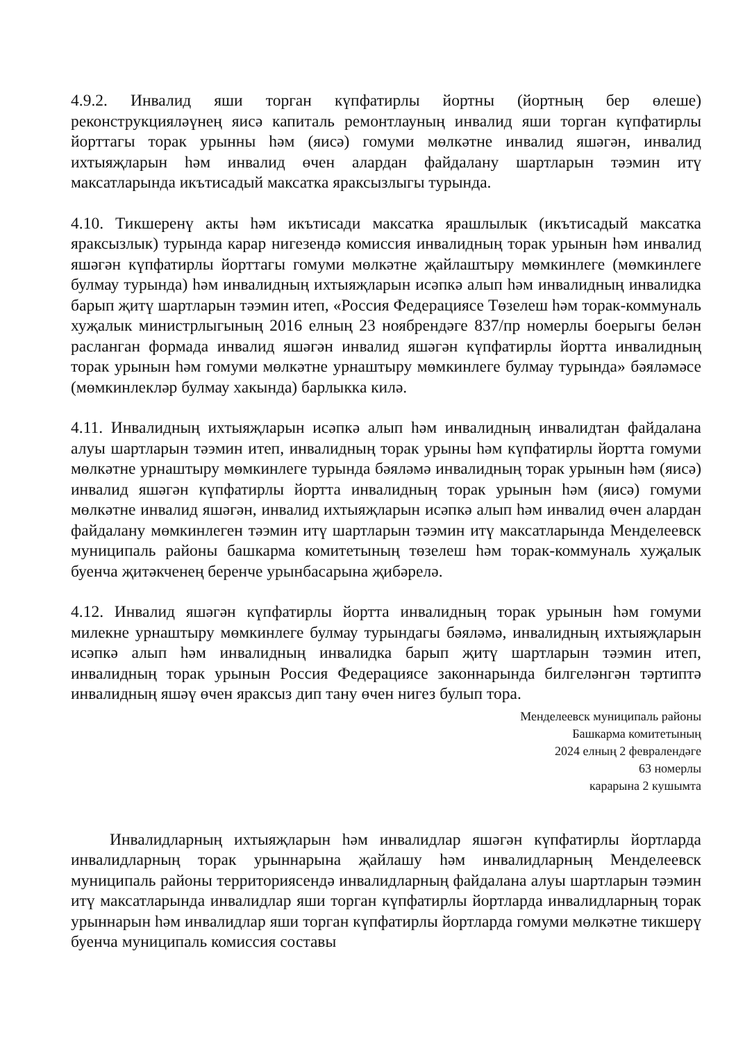4.9.2. Инвалид яши торган күпфатирлы йортны (йортның бер өлеше) реконструкцияләүнең яисә капиталь ремонтлауның инвалид яши торган күпфатирлы йорттагы торак урынны һәм (яисә) гомуми мөлкәтне инвалид яшәгән, инвалид ихтыяҗларын һәм инвалид өчен алардан файдалану шартларын тәэмин итү максатларында икътисадый максатка яраксызлыгы турында.
4.10. Тикшеренү акты һәм икътисади максатка ярашлылык (икътисадый максатка яраксызлык) турында карар нигезендә комиссия инвалидның торак урынын һәм инвалид яшәгән күпфатирлы йорттагы гомуми мөлкәтне җайлаштыру мөмкинлеге (мөмкинлеге булмау турында) һәм инвалидның ихтыяҗларын исәпкә алып һәм инвалидның инвалидка барып җитү шартларын тәэмин итеп, «Россия Федерациясе Төзелеш һәм торак-коммуналь хуҗалык министрлыгының 2016 елның 23 ноябрендәге 837/пр номерлы боерыгы белән расланган формада инвалид яшәгән инвалид яшәгән күпфатирлы йортта инвалидның торак урынын һәм гомуми мөлкәтне урнаштыру мөмкинлеге булмау турында» бәяләмәсе (мөмкинлекләр булмау хакында) барлыкка килә.
4.11. Инвалидның ихтыяҗларын исәпкә алып һәм инвалидның инвалидтан файдалана алуы шартларын тәэмин итеп, инвалидның торак урыны һәм күпфатирлы йортта гомуми мөлкәтне урнаштыру мөмкинлеге турында бәяләмә инвалидның торак урынын һәм (яисә) инвалид яшәгән күпфатирлы йортта инвалидның торак урынын һәм (яисә) гомуми мөлкәтне инвалид яшәгән, инвалид ихтыяҗларын исәпкә алып һәм инвалид өчен алардан файдалану мөмкинлеген тәэмин итү шартларын тәэмин итү максатларында Менделеевск муниципаль районы башкарма комитетының төзелеш һәм торак-коммуналь хуҗалык буенча җитәкченең беренче урынбасарына җибәрелә.
4.12. Инвалид яшәгән күпфатирлы йортта инвалидның торак урынын һәм гомуми милекне урнаштыру мөмкинлеге булмау турындагы бәяләмә, инвалидның ихтыяҗларын исәпкә алып һәм инвалидның инвалидка барып җитү шартларын тәэмин итеп, инвалидның торак урынын Россия Федерациясе законнарында билгеләнгән тәртиптә инвалидның яшәү өчен яраксыз дип тану өчен нигез булып тора.
Менделеевск муниципаль районы
Башкарма комитетының
2024 елның 2 февралендәге
63 номерлы
карарына 2 кушымта
Инвалидларның ихтыяҗларын һәм инвалидлар яшәгән күпфатирлы йортларда инвалидларның торак урыннарына җайлашу һәм инвалидларның Менделеевск муниципаль районы территориясендә инвалидларның файдалана алуы шартларын тәэмин итү максатларында инвалидлар яши торган күпфатирлы йортларда инвалидларның торак урыннарын һәм инвалидлар яши торган күпфатирлы йортларда гомуми мөлкәтне тикшерү буенча муниципаль комиссия составы